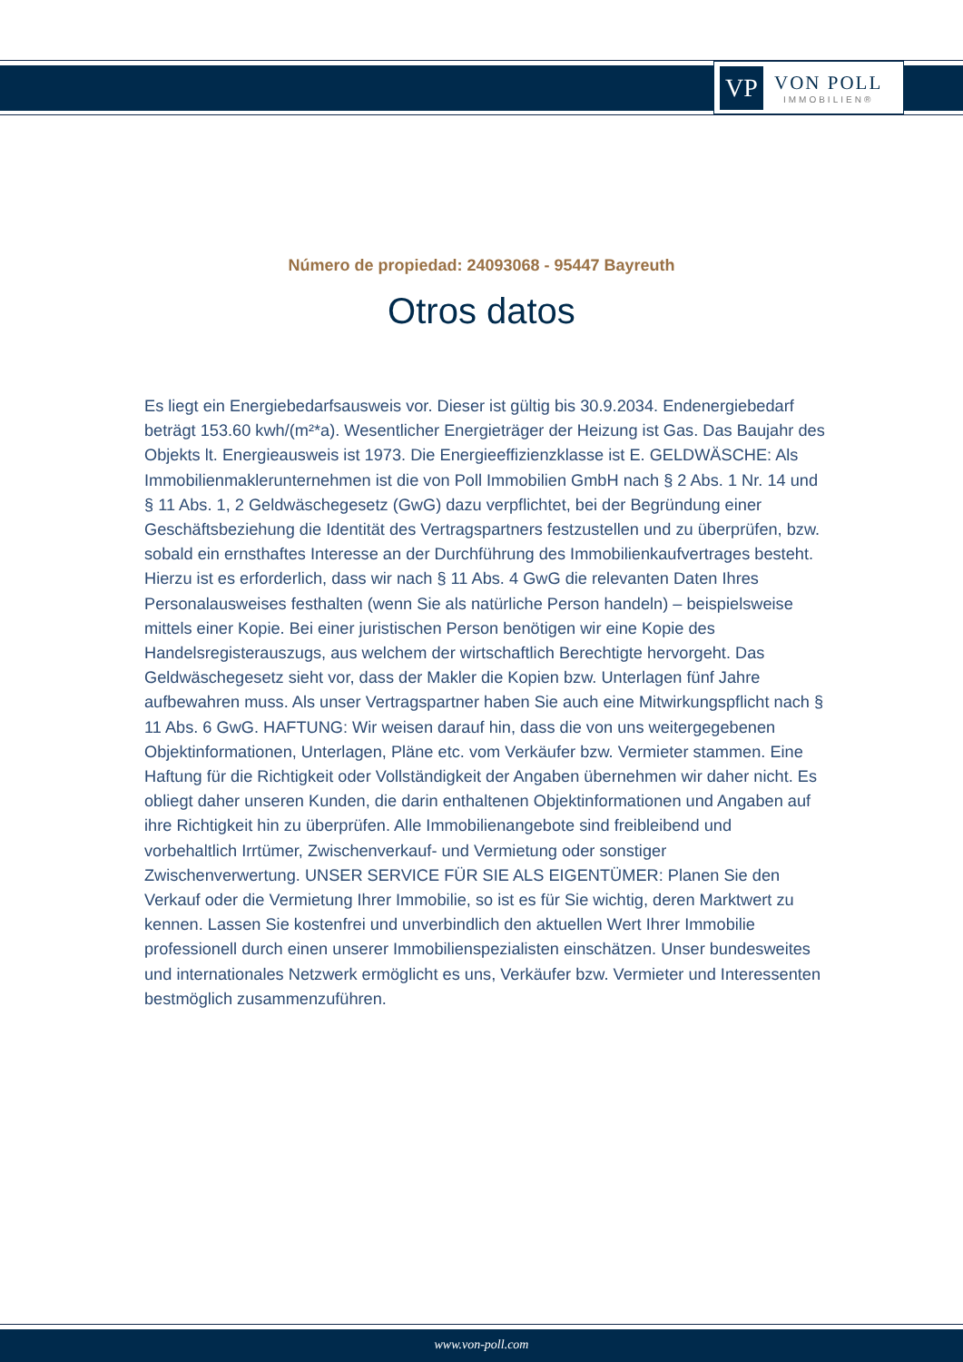VP
VON POLL
IMMOBILIEN®
Número de propiedad: 24093068 - 95447 Bayreuth
Otros datos
Es liegt ein Energiebedarfsausweis vor. Dieser ist gültig bis 30.9.2034. Endenergiebedarf beträgt 153.60 kwh/(m²*a). Wesentlicher Energieträger der Heizung ist Gas. Das Baujahr des Objekts lt. Energieausweis ist 1973. Die Energieeffizienzklasse ist E. GELDWÄSCHE: Als Immobilienmaklerunternehmen ist die von Poll Immobilien GmbH nach § 2 Abs. 1 Nr. 14 und § 11 Abs. 1, 2 Geldwäschegesetz (GwG) dazu verpflichtet, bei der Begründung einer Geschäftsbeziehung die Identität des Vertragspartners festzustellen und zu überprüfen, bzw. sobald ein ernsthaftes Interesse an der Durchführung des Immobilienkaufvertrages besteht. Hierzu ist es erforderlich, dass wir nach § 11 Abs. 4 GwG die relevanten Daten Ihres Personalausweises festhalten (wenn Sie als natürliche Person handeln) – beispielsweise mittels einer Kopie. Bei einer juristischen Person benötigen wir eine Kopie des Handelsregisterauszugs, aus welchem der wirtschaftlich Berechtigte hervorgeht. Das Geldwäschegesetz sieht vor, dass der Makler die Kopien bzw. Unterlagen fünf Jahre aufbewahren muss. Als unser Vertragspartner haben Sie auch eine Mitwirkungspflicht nach § 11 Abs. 6 GwG. HAFTUNG: Wir weisen darauf hin, dass die von uns weitergegebenen Objektinformationen, Unterlagen, Pläne etc. vom Verkäufer bzw. Vermieter stammen. Eine Haftung für die Richtigkeit oder Vollständigkeit der Angaben übernehmen wir daher nicht. Es obliegt daher unseren Kunden, die darin enthaltenen Objektinformationen und Angaben auf ihre Richtigkeit hin zu überprüfen. Alle Immobilienangebote sind freibleibend und vorbehaltlich Irrtümer, Zwischenverkauf- und Vermietung oder sonstiger Zwischenverwertung. UNSER SERVICE FÜR SIE ALS EIGENTÜMER: Planen Sie den Verkauf oder die Vermietung Ihrer Immobilie, so ist es für Sie wichtig, deren Marktwert zu kennen. Lassen Sie kostenfrei und unverbindlich den aktuellen Wert Ihrer Immobilie professionell durch einen unserer Immobilienspezialisten einschätzen. Unser bundesweites und internationales Netzwerk ermöglicht es uns, Verkäufer bzw. Vermieter und Interessenten bestmöglich zusammenzuführen.
www.von-poll.com